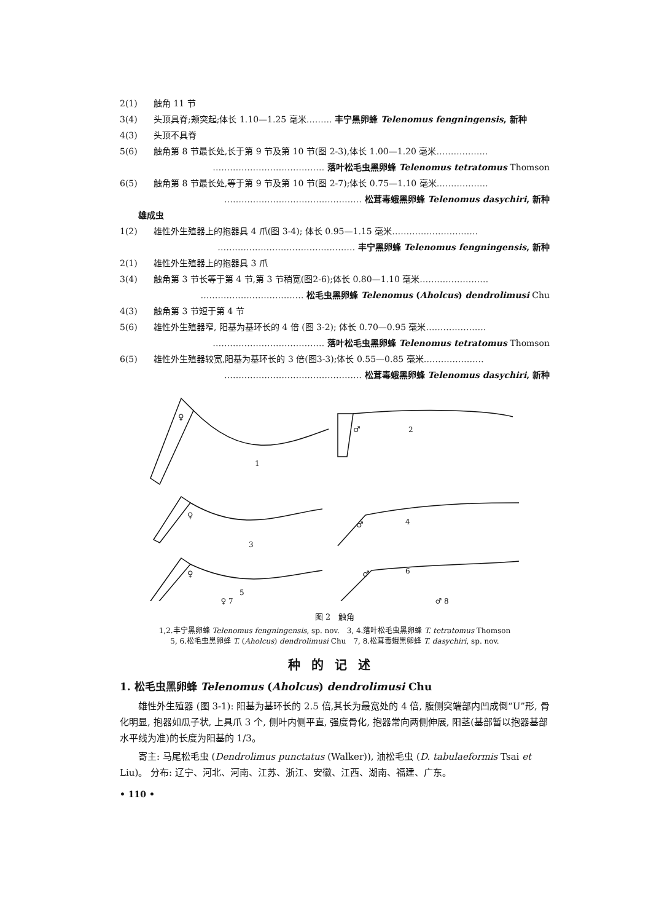2(1) 触角 11 节
3(4) 头顶具脊;颊突起;体长 1.10—1.25 毫米……… 丰宁黑卵蜂 Telenomus fengningensis, 新种
4(3) 头顶不具脊
5(6) 触角第 8 节最长处,长于第 9 节及第 10 节(图 2-3),体长 1.00—1.20 毫米………………
………………………………… 落叶松毛虫黑卵蜂 Telenomus tetratomus Thomson
6(5) 触角第 8 节最长处,等于第 9 节及第 10 节(图 2-7);体长 0.75—1.10 毫米………………
………………………………………… 松茸毒蛾黑卵蜂 Telenomus dasychiri, 新种
雄成虫
1(2) 雄性外生殖器上的抱器具 4 爪(图 3-4); 体长 0.95—1.15 毫米…………………………
………………………………………… 丰宁黑卵蜂 Telenomus fengningensis, 新种
2(1) 雄性外生殖器上的抱器具 3 爪
3(4) 触角第 3 节长等于第 4 节,第 3 节稍宽(图2-6);体长 0.80—1.10 毫米……………………
……………………………… 松毛虫黑卵蜂 Telenomus (Aholcus) dendrolimusi Chu
4(3) 触角第 3 节短于第 4 节
5(6) 雄性外生殖器窄, 阳基为基环长的 4 倍 (图 3-2); 体长 0.70—0.95 毫米…………………
………………………………… 落叶松毛虫黑卵蜂 Telenomus tetratomus Thomson
6(5) 雄性外生殖器较宽,阳基为基环长的 3 倍(图3-3);体长 0.55—0.85 毫米…………………
………………………………………… 松茸毒蛾黑卵蜂 Telenomus dasychiri, 新种
♀
1
♂
2
♀
3
♂
4
♀
5
♂
6
♀ 7 ♂ 8
图 2　触角
1,2.丰宁黑卵蜂 Telenomus fengningensis, sp. nov.　3, 4.落叶松毛虫黑卵蜂 T. tetratomus Thomson
5, 6.松毛虫黑卵蜂 T. (Aholcus) dendrolimusi Chu　7, 8.松茸毒蛾黑卵蜂 T. dasychiri, sp. nov.
种的记述
1. 松毛虫黑卵蜂 Telenomus (Aholcus) dendrolimusi Chu
雄性外生殖器 (图 3-1): 阳基为基环长的 2.5 倍,其长为最宽处的 4 倍, 腹侧突端部内凹成倒“U”形, 骨化明显, 抱器如瓜子状, 上具爪 3 个, 侧叶内侧平直, 强度骨化, 抱器常向两侧伸展, 阳茎(基部暂以抱器基部水平线为准)的长度为阳基的 1/3。
寄主: 马尾松毛虫 (Dendrolimus punctatus (Walker)), 油松毛虫 (D. tabulaeformis Tsai et Liu)。 分布: 辽宁、河北、河南、江苏、浙江、安徽、江西、湖南、福建、广东。
• 110 •